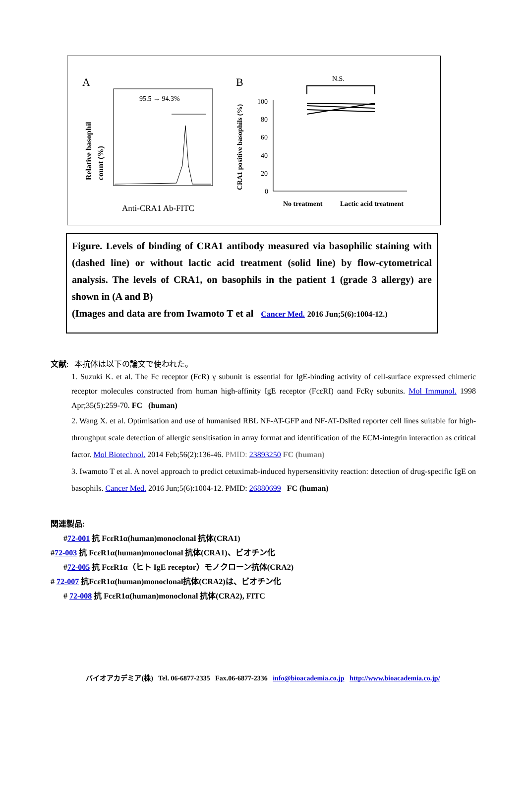A
B
95.5 → 94.3%
Relative basophil
count (%)
Anti-CRA1 Ab-FITC
CRA1 positive basophils (%)
100
80
60
40
20
0
N.S.
No treatment
Lactic acid treatment
Figure. Levels of binding of CRA1 antibody measured via basophilic staining with (dashed line) or without lactic acid treatment (solid line) by flow-cytometrical analysis. The levels of CRA1, on basophils in the patient 1 (grade 3 allergy) are shown in (A and B)
(Images and data are from Iwamoto T et al Cancer Med. 2016 Jun;5(6):1004-12.)
文献: 本抗体は以下の論文で使われた。
1. Suzuki K. et al. The Fc receptor (FcR) γ subunit is essential for IgE-binding activity of cell-surface expressed chimeric receptor molecules constructed from human high-affinity IgE receptor (FcεRI) αand FcRγ subunits. Mol Immunol. 1998 Apr;35(5):259-70. FC (human)
2. Wang X. et al. Optimisation and use of humanised RBL NF-AT-GFP and NF-AT-DsRed reporter cell lines suitable for high-throughput scale detection of allergic sensitisation in array format and identification of the ECM-integrin interaction as critical factor. Mol Biotechnol. 2014 Feb;56(2):136-46. PMID: 23893250 FC (human)
3. Iwamoto T et al. A novel approach to predict cetuximab-induced hypersensitivity reaction: detection of drug-specific IgE on basophils. Cancer Med. 2016 Jun;5(6):1004-12. PMID: 26880699 FC (human)
関連製品:
#72-001 抗 FcεR1α(human)monoclonal 抗体(CRA1)
#72-003 抗 FcεR1α(human)monoclonal 抗体(CRA1)、ビオチン化
#72-005 抗 FcεR1α（ヒト IgE receptor）モノクローン抗体(CRA2)
# 72-007 抗FcεR1α(human)monoclonal抗体(CRA2)は、ビオチン化
# 72-008 抗 FcεR1α(human)monoclonal 抗体(CRA2), FITC
バイオアカデミア(株) Tel. 06-6877-2335 Fax.06-6877-2336 info@bioacademia.co.jp http://www.bioacademia.co.jp/